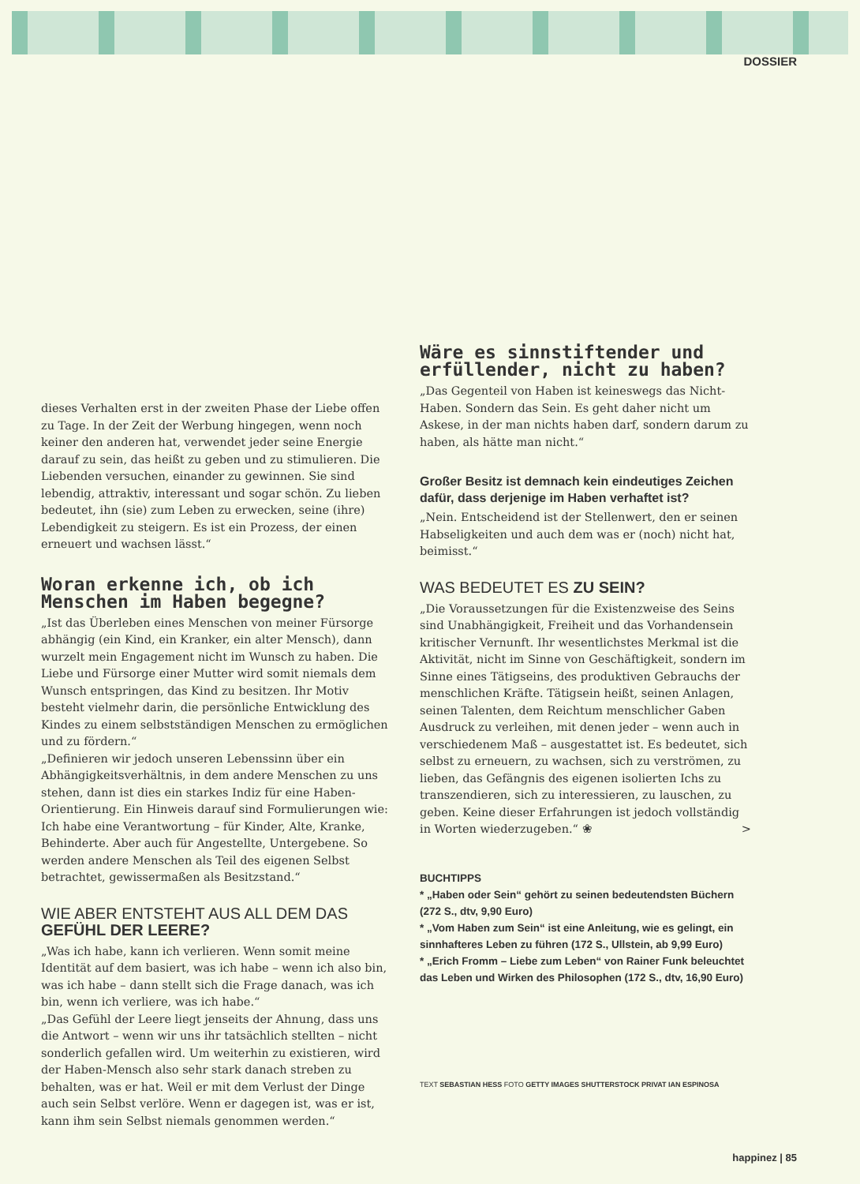DOSSIER
dieses Verhalten erst in der zweiten Phase der Liebe offen zu Tage. In der Zeit der Werbung hingegen, wenn noch keiner den anderen hat, verwendet jeder seine Energie darauf zu sein, das heißt zu geben und zu stimulieren. Die Liebenden versuchen, einander zu gewinnen. Sie sind lebendig, attraktiv, interessant und sogar schön. Zu lieben bedeutet, ihn (sie) zum Leben zu erwecken, seine (ihre) Lebendigkeit zu steigern. Es ist ein Prozess, der einen erneuert und wachsen lässt.“
Woran erkenne ich, ob ich Menschen im Haben begegne?
„Ist das Überleben eines Menschen von meiner Fürsorge abhängig (ein Kind, ein Kranker, ein alter Mensch), dann wurzelt mein Engagement nicht im Wunsch zu haben. Die Liebe und Fürsorge einer Mutter wird somit niemals dem Wunsch entspringen, das Kind zu besitzen. Ihr Motiv besteht vielmehr darin, die persönliche Entwicklung des Kindes zu einem selbstständigen Menschen zu ermöglichen und zu fördern.“
„Definieren wir jedoch unseren Lebenssinn über ein Abhängigkeitsverhältnis, in dem andere Menschen zu uns stehen, dann ist dies ein starkes Indiz für eine Haben-Orientierung. Ein Hinweis darauf sind Formulierungen wie: Ich habe eine Verantwortung – für Kinder, Alte, Kranke, Behinderte. Aber auch für Angestellte, Untergebene. So werden andere Menschen als Teil des eigenen Selbst betrachtet, gewissermaßen als Besitzstand.“
WIE ABER ENTSTEHT AUS ALL DEM DAS GEFÜHL DER LEERE?
„Was ich habe, kann ich verlieren. Wenn somit meine Identität auf dem basiert, was ich habe – wenn ich also bin, was ich habe – dann stellt sich die Frage danach, was ich bin, wenn ich verliere, was ich habe.“
„Das Gefühl der Leere liegt jenseits der Ahnung, dass uns die Antwort – wenn wir uns ihr tatsächlich stellten – nicht sonderlich gefallen wird. Um weiterhin zu existieren, wird der Haben-Mensch also sehr stark danach streben zu behalten, was er hat. Weil er mit dem Verlust der Dinge auch sein Selbst verlöre. Wenn er dagegen ist, was er ist, kann ihm sein Selbst niemals genommen werden.“
Wäre es sinnstiftender und erfüllender, nicht zu haben?
„Das Gegenteil von Haben ist keineswegs das Nicht-Haben. Sondern das Sein. Es geht daher nicht um Askese, in der man nichts haben darf, sondern darum zu haben, als hätte man nicht.“
Großer Besitz ist demnach kein eindeutiges Zeichen dafür, dass derjenige im Haben verhaftet ist?
„Nein. Entscheidend ist der Stellenwert, den er seinen Habseligkeiten und auch dem was er (noch) nicht hat, beimisst.“
WAS BEDEUTET ES ZU SEIN?
„Die Voraussetzungen für die Existenzweise des Seins sind Unabhängigkeit, Freiheit und das Vorhandensein kritischer Vernunft. Ihr wesentlichstes Merkmal ist die Aktivität, nicht im Sinne von Geschäftigkeit, sondern im Sinne eines Tätigseins, des produktiven Gebrauchs der menschlichen Kräfte. Tätigsein heißt, seinen Anlagen, seinen Talenten, dem Reichtum menschlicher Gaben Ausdruck zu verleihen, mit denen jeder – wenn auch in verschiedenem Maß – ausgestattet ist. Es bedeutet, sich selbst zu erneuern, zu wachsen, sich zu verströmen, zu lieben, das Gefängnis des eigenen isolierten Ichs zu transzendieren, sich zu interessieren, zu lauschen, zu geben. Keine dieser Erfahrungen ist jedoch vollständig in Worten wiederzugeben.“ ❀ >
BUCHTIPPS
* „Haben oder Sein“ gehört zu seinen bedeutendsten Büchern (272 S., dtv, 9,90 Euro)
* „Vom Haben zum Sein“ ist eine Anleitung, wie es gelingt, ein sinnhafteres Leben zu führen (172 S., Ullstein, ab 9,99 Euro)
* „Erich Fromm – Liebe zum Leben“ von Rainer Funk beleuchtet das Leben und Wirken des Philosophen (172 S., dtv, 16,90 Euro)
TEXT SEBASTIAN HESS FOTO GETTY IMAGES SHUTTERSTOCK PRIVAT IAN ESPINOSA
happinez | 85